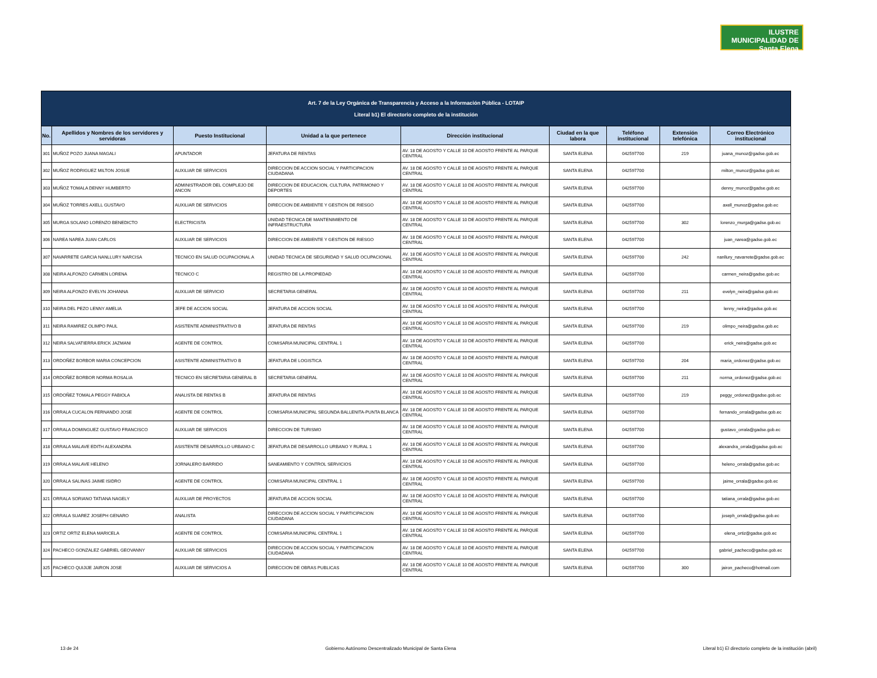ILUSTRE MUNICIPALIDAD DE
Santa Elena
| Art. 7 de la Ley Orgánica de Transparencia y Acceso a la Información Pública - LOTAIP Literal b1) El directorio completo de la institución | | | | | | | | |
| No. | Apellidos y Nombres de los servidores y servidoras | Puesto Institucional | Unidad a la que pertenece | Dirección institucional | Ciudad en la que labora | Teléfono institucional | Extensión telefónica | Correo Electrónico institucional |
| 301 | MUÑOZ POZO JUANA MAGALI | APUNTADOR | JEFATURA DE RENTAS | AV. 18 DE AGOSTO Y CALLE 10 DE AGOSTO FRENTE AL PARQUE CENTRAL | SANTA ELENA | 042597700 | 219 | juana_munoz@gadse.gob.ec |
| 302 | MUÑOZ RODRIGUEZ MILTON JOSUE | AUXILIAR DE SERVICIOS | DIRECCION DE ACCION SOCIAL Y PARTICIPACION CIUDADANA | AV. 18 DE AGOSTO Y CALLE 10 DE AGOSTO FRENTE AL PARQUE CENTRAL | SANTA ELENA | 042597700 | | milton_munoz@gadse.gob.ec |
| 303 | MUÑOZ TOMALA DENNY HUMBERTO | ADMINISTRADOR DEL COMPLEJO DE ANCON | DIRECCION DE EDUCACION, CULTURA, PATRIMONIO Y DEPORTES | AV. 18 DE AGOSTO Y CALLE 10 DE AGOSTO FRENTE AL PARQUE CENTRAL | SANTA ELENA | 042597700 | | denny_munoz@gadse.gob.ec |
| 304 | MUÑOZ TORRES AXELL GUSTAVO | AUXILIAR DE SERVICIOS | DIRECCION DE AMBIENTE Y GESTION DE RIESGO | AV. 18 DE AGOSTO Y CALLE 10 DE AGOSTO FRENTE AL PARQUE CENTRAL | SANTA ELENA | 042597700 | | axell_munoz@gadse.gob.ec |
| 305 | MURGA SOLANO LORENZO BENEDICTO | ELECTRICISTA | UNIDAD TECNICA DE MANTENIMIENTO DE INFRAESTRUCTURA | AV. 18 DE AGOSTO Y CALLE 10 DE AGOSTO FRENTE AL PARQUE CENTRAL | SANTA ELENA | 042597700 | 302 | lorenzo_murga@gadse.gob.ec |
| 306 | NAREA NAREA JUAN CARLOS | AUXILIAR DE SERVICIOS | DIRECCION DE AMBIENTE Y GESTION DE RIESGO | AV. 18 DE AGOSTO Y CALLE 10 DE AGOSTO FRENTE AL PARQUE CENTRAL | SANTA ELENA | 042597700 | | juan_narea@gadse.gob.ec |
| 307 | NAVARRETE GARCIA NANLLURY NARCISA | TECNICO EN SALUD OCUPACIONAL A | UNIDAD TECNICA DE SEGURIDAD Y SALUD OCUPACIONAL | AV. 18 DE AGOSTO Y CALLE 10 DE AGOSTO FRENTE AL PARQUE CENTRAL | SANTA ELENA | 042597700 | 242 | nanllury_navarrete@gadse.gob.ec |
| 308 | NEIRA ALFONZO CARMEN LORENA | TECNICO C | REGISTRO DE LA PROPIEDAD | AV. 18 DE AGOSTO Y CALLE 10 DE AGOSTO FRENTE AL PARQUE CENTRAL | SANTA ELENA | 042597700 | | carmen_neira@gadse.gob.ec |
| 309 | NEIRA ALFONZO EVELYN JOHANNA | AUXILIAR DE SERVICIO | SECRETARIA GENERAL | AV. 18 DE AGOSTO Y CALLE 10 DE AGOSTO FRENTE AL PARQUE CENTRAL | SANTA ELENA | 042597700 | 211 | evelyn_neira@gadse.gob.ec |
| 310 | NEIRA DEL PEZO LENNY AMELIA | JEFE DE ACCION SOCIAL | JEFATURA DE ACCION SOCIAL | AV. 18 DE AGOSTO Y CALLE 10 DE AGOSTO FRENTE AL PARQUE CENTRAL | SANTA ELENA | 042597700 | | lenny_neira@gadse.gob.ec |
| 311 | NEIRA RAMIREZ OLIMPO PAUL | ASISTENTE ADMINISTRATIVO B | JEFATURA DE RENTAS | AV. 18 DE AGOSTO Y CALLE 10 DE AGOSTO FRENTE AL PARQUE CENTRAL | SANTA ELENA | 042597700 | 219 | olimpo_neira@gadse.gob.ec |
| 312 | NEIRA SALVATIERRA ERICK JAZMANI | AGENTE DE CONTROL | COMISARIA MUNICIPAL CENTRAL 1 | AV. 18 DE AGOSTO Y CALLE 10 DE AGOSTO FRENTE AL PARQUE CENTRAL | SANTA ELENA | 042597700 | | erick_neira@gadse.gob.ec |
| 313 | ORDOÑEZ BORBOR MARIA CONCEPCION | ASISTENTE ADMINISTRATIVO B | JEFATURA DE LOGISTICA | AV. 18 DE AGOSTO Y CALLE 10 DE AGOSTO FRENTE AL PARQUE CENTRAL | SANTA ELENA | 042597700 | 204 | maria_ordonez@gadse.gob.ec |
| 314 | ORDOÑEZ BORBOR NORMA ROSALIA | TECNICO EN SECRETARIA GENERAL B | SECRETARIA GENERAL | AV. 18 DE AGOSTO Y CALLE 10 DE AGOSTO FRENTE AL PARQUE CENTRAL | SANTA ELENA | 042597700 | 211 | norma_ordonez@gadse.gob.ec |
| 315 | ORDOÑEZ TOMALA PEGGY FABIOLA | ANALISTA DE RENTAS B | JEFATURA DE RENTAS | AV. 18 DE AGOSTO Y CALLE 10 DE AGOSTO FRENTE AL PARQUE CENTRAL | SANTA ELENA | 042597700 | 219 | peggy_ordonez@gadse.gob.ec |
| 316 | ORRALA CUCALON FERNANDO JOSE | AGENTE DE CONTROL | COMISARIA MUNICIPAL SEGUNDA BALLENITA-PUNTA BLANCA | AV. 18 DE AGOSTO Y CALLE 10 DE AGOSTO FRENTE AL PARQUE CENTRAL | SANTA ELENA | 042597700 | | fernando_orrala@gadse.gob.ec |
| 317 | ORRALA DOMINGUEZ GUSTAVO FRANCISCO | AUXILIAR DE SERVICIOS | DIRECCION DE TURISMO | AV. 18 DE AGOSTO Y CALLE 10 DE AGOSTO FRENTE AL PARQUE CENTRAL | SANTA ELENA | 042597700 | | gustavo_orrala@gadse.gob.ec |
| 318 | ORRALA MALAVE EDITH ALEXANDRA | ASISTENTE DESARROLLO URBANO C | JEFATURA DE DESARROLLO URBANO Y RURAL 1 | AV. 18 DE AGOSTO Y CALLE 10 DE AGOSTO FRENTE AL PARQUE CENTRAL | SANTA ELENA | 042597700 | | alexandra_orrala@gadse.gob.ec |
| 319 | ORRALA MALAVE HELENO | JORNALERO BARRIDO | SANEAMIENTO Y CONTROL SERVICIOS | AV. 18 DE AGOSTO Y CALLE 10 DE AGOSTO FRENTE AL PARQUE CENTRAL | SANTA ELENA | 042597700 | | heleno_orrala@gadse.gob.ec |
| 320 | ORRALA SALINAS JAIME ISIDRO | AGENTE DE CONTROL | COMISARIA MUNICIPAL CENTRAL 1 | AV. 18 DE AGOSTO Y CALLE 10 DE AGOSTO FRENTE AL PARQUE CENTRAL | SANTA ELENA | 042597700 | | jaime_orrala@gadse.gob.ec |
| 321 | ORRALA SORIANO TATIANA NAGELY | AUXILIAR DE PROYECTOS | JEFATURA DE ACCION SOCIAL | AV. 18 DE AGOSTO Y CALLE 10 DE AGOSTO FRENTE AL PARQUE CENTRAL | SANTA ELENA | 042597700 | | tatiana_orrala@gadse.gob.ec |
| 322 | ORRALA SUAREZ JOSEPH GENARO | ANALISTA | DIRECCION DE ACCION SOCIAL Y PARTICIPACION CIUDADANA | AV. 18 DE AGOSTO Y CALLE 10 DE AGOSTO FRENTE AL PARQUE CENTRAL | SANTA ELENA | 042597700 | | joseph_orrala@gadse.gob.ec |
| 323 | ORTIZ ORTIZ ELENA MARICELA | AGENTE DE CONTROL | COMISARIA MUNICIPAL CENTRAL 1 | AV. 18 DE AGOSTO Y CALLE 10 DE AGOSTO FRENTE AL PARQUE CENTRAL | SANTA ELENA | 042597700 | | elena_ortiz@gadse.gob.ec |
| 324 | PACHECO GONZALEZ GABRIEL GEOVANNY | AUXILIAR DE SERVICIOS | DIRECCION DE ACCION SOCIAL Y PARTICIPACION CIUDADANA | AV. 18 DE AGOSTO Y CALLE 10 DE AGOSTO FRENTE AL PARQUE CENTRAL | SANTA ELENA | 042597700 | | gabriel_pacheco@gadse.gob.ec |
| 325 | PACHECO QUIJIJE JAIRON JOSE | AUXILIAR DE SERVICIOS A | DIRECCION DE OBRAS PUBLICAS | AV. 18 DE AGOSTO Y CALLE 10 DE AGOSTO FRENTE AL PARQUE CENTRAL | SANTA ELENA | 042597700 | 300 | jairon_pacheco@hotmail.com |
13 de 24 Gobierno Autónomo Descentralizado Municipal de Santa Elena Literal b1) El directorio completo de la institución (abril)